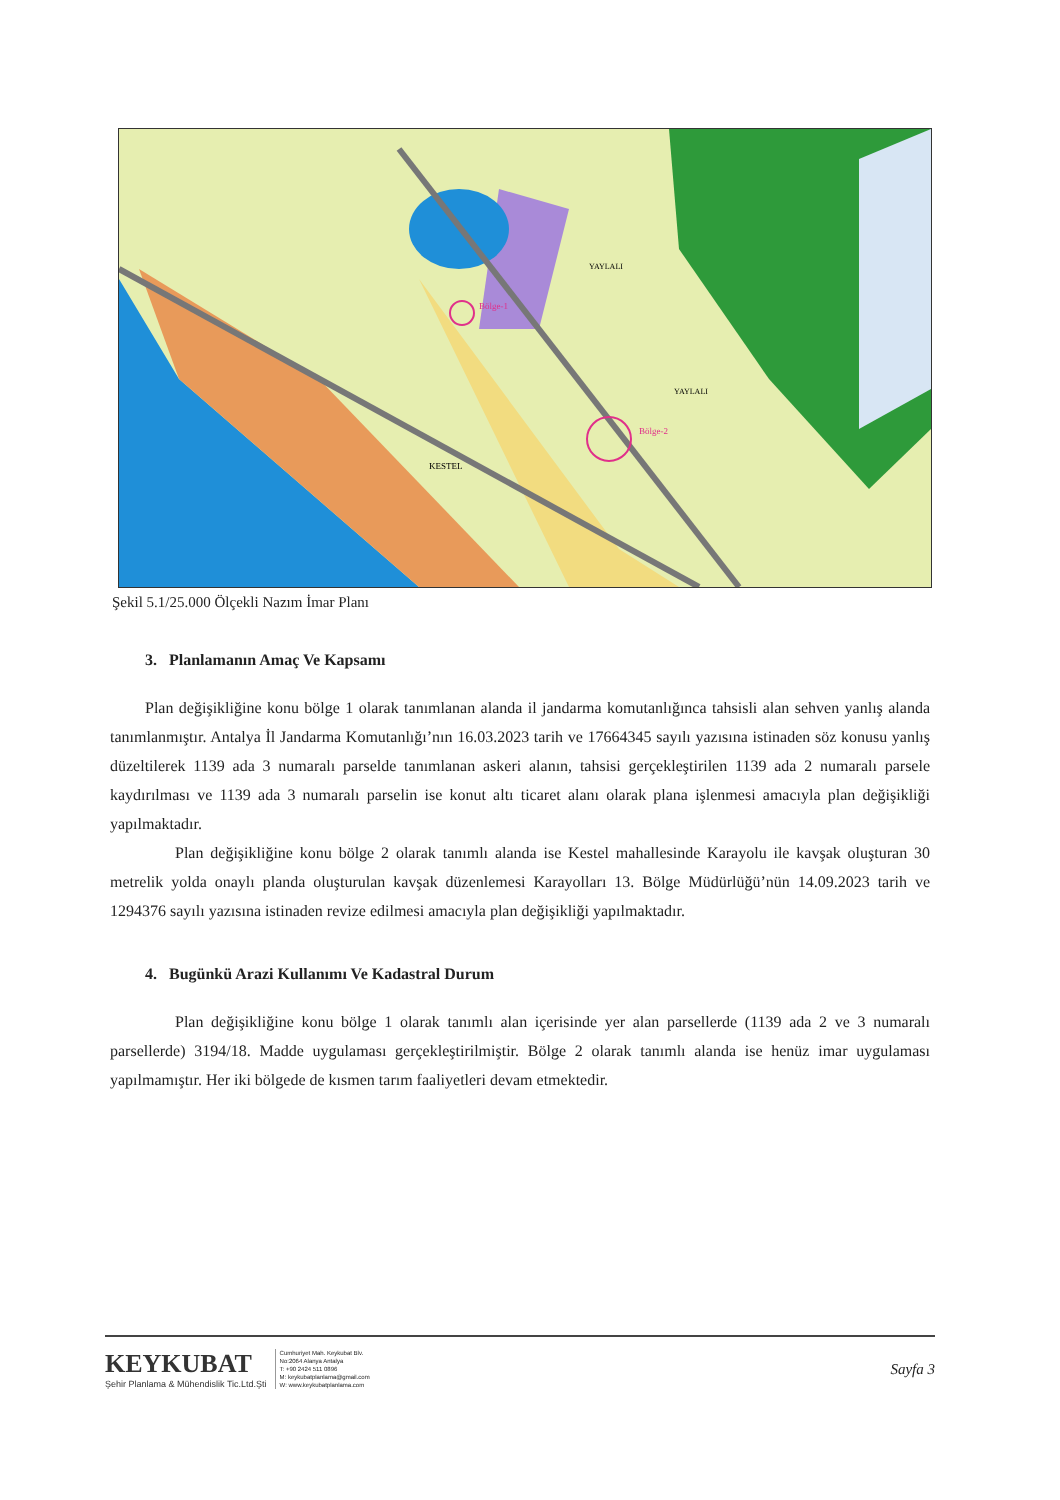Bölge-1
Bölge-2
KESTEL
YAYLALI
YAYLALI
Şekil 5.1/25.000 Ölçekli Nazım İmar Planı
3. Planlamanın Amaç Ve Kapsamı
Plan değişikliğine konu bölge 1 olarak tanımlanan alanda il jandarma komutanlığınca tahsisli alan sehven yanlış alanda tanımlanmıştır. Antalya İl Jandarma Komutanlığı’nın 16.03.2023 tarih ve 17664345 sayılı yazısına istinaden söz konusu yanlış düzeltilerek 1139 ada 3 numaralı parselde tanımlanan askeri alanın, tahsisi gerçekleştirilen 1139 ada 2 numaralı parsele kaydırılması ve 1139 ada 3 numaralı parselin ise konut altı ticaret alanı olarak plana işlenmesi amacıyla plan değişikliği yapılmaktadır.
Plan değişikliğine konu bölge 2 olarak tanımlı alanda ise Kestel mahallesinde Karayolu ile kavşak oluşturan 30 metrelik yolda onaylı planda oluşturulan kavşak düzenlemesi Karayolları 13. Bölge Müdürlüğü’nün 14.09.2023 tarih ve 1294376 sayılı yazısına istinaden revize edilmesi amacıyla plan değişikliği yapılmaktadır.
4. Bugünkü Arazi Kullanımı Ve Kadastral Durum
Plan değişikliğine konu bölge 1 olarak tanımlı alan içerisinde yer alan parsellerde (1139 ada 2 ve 3 numaralı parsellerde) 3194/18. Madde uygulaması gerçekleştirilmiştir. Bölge 2 olarak tanımlı alanda ise henüz imar uygulaması yapılmamıştır. Her iki bölgede de kısmen tarım faaliyetleri devam etmektedir.
KEYKUBAT
Şehir Planlama & Mühendislik Tic.Ltd.Şti
Cumhuriyet Mah. Keykubat Blv.
No:2064 Alanya Antalya
T: +90 2424 511 0896
M: keykubatplanlama@gmail.com
W: www.keykubatplanlama.com
Sayfa 3